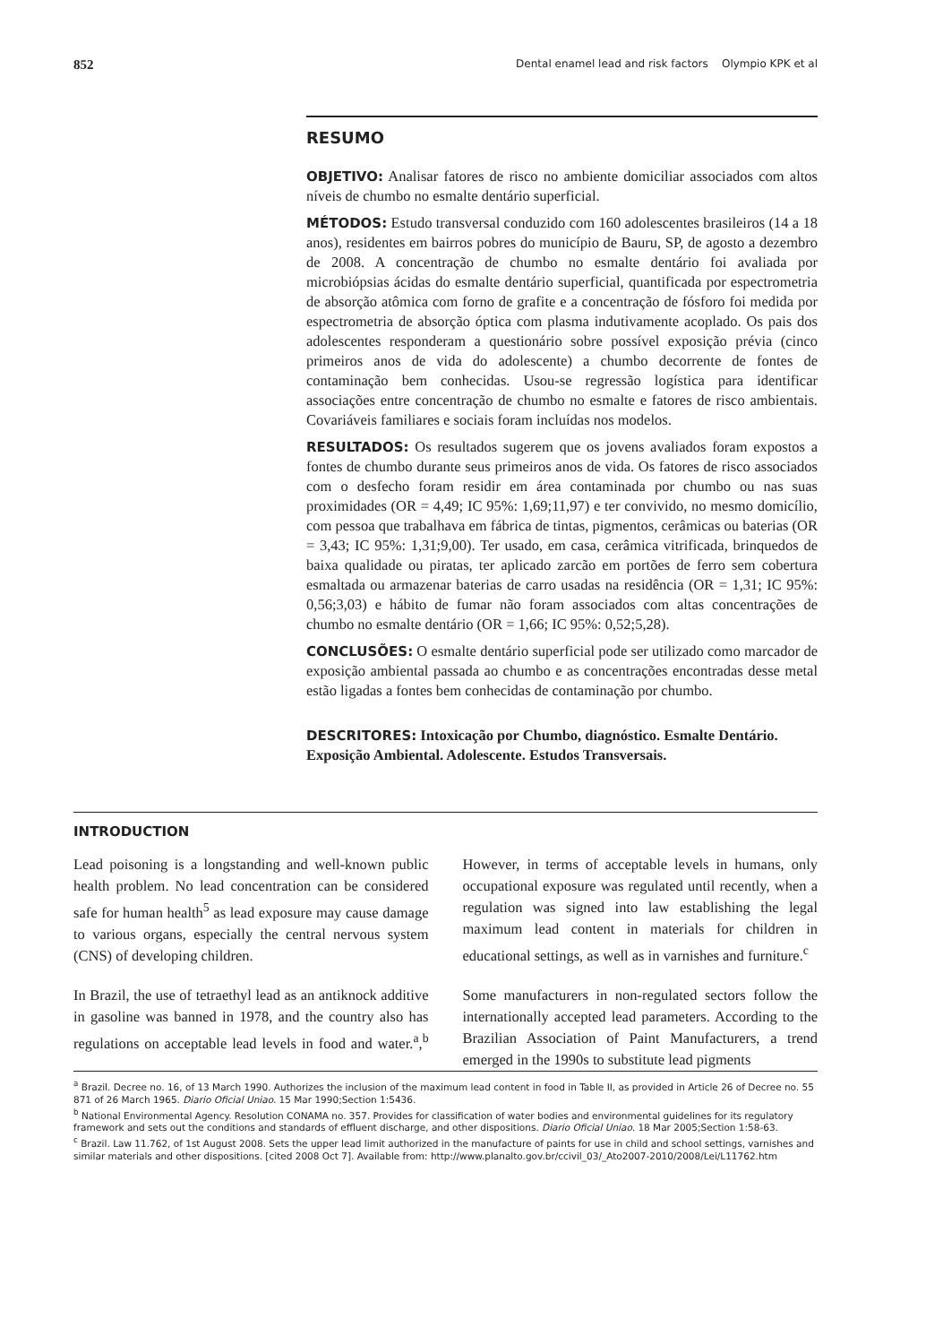852 Dental enamel lead and risk factors Olympio KPK et al
RESUMO
OBJETIVO: Analisar fatores de risco no ambiente domiciliar associados com altos níveis de chumbo no esmalte dentário superficial.
MÉTODOS: Estudo transversal conduzido com 160 adolescentes brasileiros (14 a 18 anos), residentes em bairros pobres do município de Bauru, SP, de agosto a dezembro de 2008. A concentração de chumbo no esmalte dentário foi avaliada por microbiópsias ácidas do esmalte dentário superficial, quantificada por espectrometria de absorção atômica com forno de grafite e a concentração de fósforo foi medida por espectrometria de absorção óptica com plasma indutivamente acoplado. Os pais dos adolescentes responderam a questionário sobre possível exposição prévia (cinco primeiros anos de vida do adolescente) a chumbo decorrente de fontes de contaminação bem conhecidas. Usou-se regressão logística para identificar associações entre concentração de chumbo no esmalte e fatores de risco ambientais. Covariáveis familiares e sociais foram incluídas nos modelos.
RESULTADOS: Os resultados sugerem que os jovens avaliados foram expostos a fontes de chumbo durante seus primeiros anos de vida. Os fatores de risco associados com o desfecho foram residir em área contaminada por chumbo ou nas suas proximidades (OR = 4,49; IC 95%: 1,69;11,97) e ter convivido, no mesmo domicílio, com pessoa que trabalhava em fábrica de tintas, pigmentos, cerâmicas ou baterias (OR = 3,43; IC 95%: 1,31;9,00). Ter usado, em casa, cerâmica vitrificada, brinquedos de baixa qualidade ou piratas, ter aplicado zarcão em portões de ferro sem cobertura esmaltada ou armazenar baterias de carro usadas na residência (OR = 1,31; IC 95%: 0,56;3,03) e hábito de fumar não foram associados com altas concentrações de chumbo no esmalte dentário (OR = 1,66; IC 95%: 0,52;5,28).
CONCLUSÕES: O esmalte dentário superficial pode ser utilizado como marcador de exposição ambiental passada ao chumbo e as concentrações encontradas desse metal estão ligadas a fontes bem conhecidas de contaminação por chumbo.
DESCRITORES: Intoxicação por Chumbo, diagnóstico. Esmalte Dentário. Exposição Ambiental. Adolescente. Estudos Transversais.
INTRODUCTION
Lead poisoning is a longstanding and well-known public health problem. No lead concentration can be considered safe for human health<sup>5</sup> as lead exposure may cause damage to various organs, especially the central nervous system (CNS) of developing children.
In Brazil, the use of tetraethyl lead as an antiknock additive in gasoline was banned in 1978, and the country also has regulations on acceptable lead levels in food and water.<sup>a</sup>,<sup>b</sup> However, in terms of acceptable levels in humans, only occupational exposure was regulated until recently, when a regulation was signed into law establishing the legal maximum lead content in materials for children in educational settings, as well as in varnishes and furniture.<sup>c</sup>
Some manufacturers in non-regulated sectors follow the internationally accepted lead parameters. According to the Brazilian Association of Paint Manufacturers, a trend emerged in the 1990s to substitute lead pigments
<sup>a</sup> Brazil. Decree no. 16, of 13 March 1990. Authorizes the inclusion of the maximum lead content in food in Table II, as provided in Article 26 of Decree no. 55 871 of 26 March 1965. Diario Oficial Uniao. 15 Mar 1990;Section 1:5436.
<sup>b</sup> National Environmental Agency. Resolution CONAMA no. 357. Provides for classification of water bodies and environmental guidelines for its regulatory framework and sets out the conditions and standards of effluent discharge, and other dispositions. Diario Oficial Uniao. 18 Mar 2005;Section 1:58-63.
<sup>c</sup> Brazil. Law 11.762, of 1st August 2008. Sets the upper lead limit authorized in the manufacture of paints for use in child and school settings, varnishes and similar materials and other dispositions. [cited 2008 Oct 7]. Available from: http://www.planalto.gov.br/ccivil_03/_Ato2007-2010/2008/Lei/L11762.htm